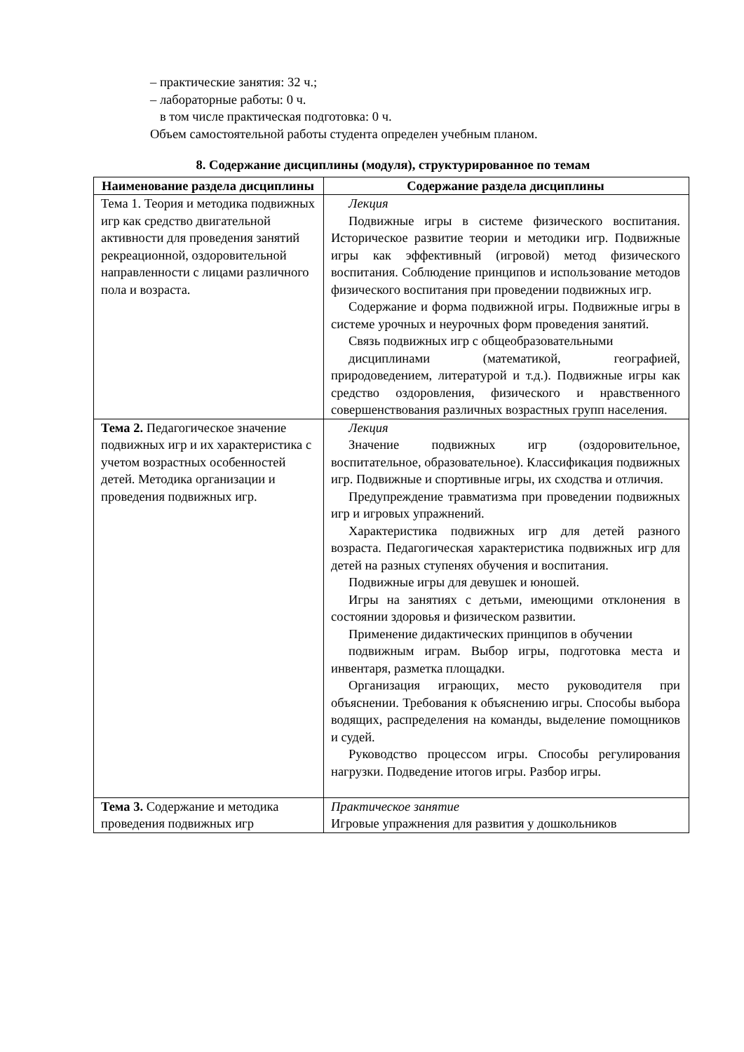– практические занятия: 32 ч.;
– лабораторные работы: 0 ч.
в том числе практическая подготовка: 0 ч.
Объем самостоятельной работы студента определен учебным планом.
8. Содержание дисциплины (модуля), структурированное по темам
| Наименование раздела дисциплины | Содержание раздела дисциплины |
| --- | --- |
| Тема 1. Теория и методика подвижных игр как средство двигательной активности для проведения занятий рекреационной, оздоровительной направленности с лицами различного пола и возраста. | Лекция Подвижные игры в системе физического воспитания. Историческое развитие теории и методики игр. Подвижные игры как эффективный (игровой) метод физического воспитания. Соблюдение принципов и использование методов физического воспитания при проведении подвижных игр. Содержание и форма подвижной игры. Подвижные игры в системе урочных и неурочных форм проведения занятий. Связь подвижных игр с общеобразовательными дисциплинами (математикой, географией, природоведением, литературой и т.д.). Подвижные игры как средство оздоровления, физического и нравственного совершенствования различных возрастных групп населения. |
| Тема 2. Педагогическое значение подвижных игр и их характеристика с учетом возрастных особенностей детей. Методика организации и проведения подвижных игр. | Лекция Значение подвижных игр (оздоровительное, воспитательное, образовательное). Классификация подвижных игр. Подвижные и спортивные игры, их сходства и отличия. Предупреждение травматизма при проведении подвижных игр и игровых упражнений. Характеристика подвижных игр для детей разного возраста. Педагогическая характеристика подвижных игр для детей на разных ступенях обучения и воспитания. Подвижные игры для девушек и юношей. Игры на занятиях с детьми, имеющими отклонения в состоянии здоровья и физическом развитии. Применение дидактических принципов в обучении подвижным играм. Выбор игры, подготовка места и инвентаря, разметка площадки. Организация играющих, место руководителя при объяснении. Требования к объяснению игры. Способы выбора водящих, распределения на команды, выделение помощников и судей. Руководство процессом игры. Способы регулирования нагрузки. Подведение итогов игры. Разбор игры. |
| Тема 3. Содержание и методика проведения подвижных игр | Практическое занятие Игровые упражнения для развития у дошкольников |